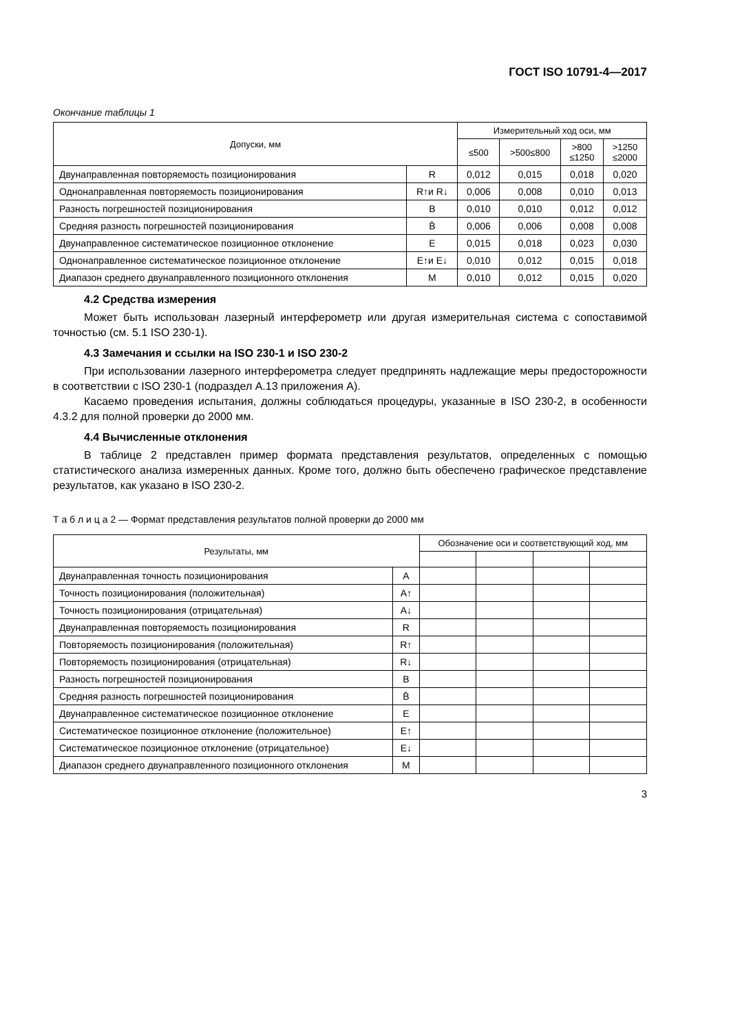ГОСТ ISO 10791-4—2017
Окончание таблицы 1
| Допуски, мм | | Измерительный ход оси, мм | | | |
| --- | --- | --- | --- | --- | --- |
| | | ≤500 | >500≤800 | >800 ≤1250 | >1250 ≤2000 |
| Двунаправленная повторяемость позиционирования | R | 0,012 | 0,015 | 0,018 | 0,020 |
| Однонаправленная повторяемость позиционирования | R↑и R↓ | 0,006 | 0,008 | 0,010 | 0,013 |
| Разность погрешностей позиционирования | B | 0,010 | 0,010 | 0,012 | 0,012 |
| Средняя разность погрешностей позиционирования | B̄ | 0,006 | 0,006 | 0,008 | 0,008 |
| Двунаправленное систематическое позиционное отклонение | E | 0,015 | 0,018 | 0,023 | 0,030 |
| Однонаправленное систематическое позиционное отклонение | E↑и E↓ | 0,010 | 0,012 | 0,015 | 0,018 |
| Диапазон среднего двунаправленного позиционного отклонения | M | 0,010 | 0,012 | 0,015 | 0,020 |
4.2 Средства измерения
Может быть использован лазерный интерферометр или другая измерительная система с сопоставимой точностью (см. 5.1 ISO 230-1).
4.3 Замечания и ссылки на ISO 230-1 и ISO 230-2
При использовании лазерного интерферометра следует предпринять надлежащие меры предосторожности в соответствии с ISO 230-1 (подраздел А.13 приложения А).
Касаемо проведения испытания, должны соблюдаться процедуры, указанные в ISO 230-2, в особенности 4.3.2 для полной проверки до 2000 мм.
4.4 Вычисленные отклонения
В таблице 2 представлен пример формата представления результатов, определенных с помощью статистического анализа измеренных данных. Кроме того, должно быть обеспечено графическое представление результатов, как указано в ISO 230-2.
Т а б л и ц а 2 — Формат представления результатов полной проверки до 2000 мм
| Результаты, мм | | Обозначение оси и соответствующий ход, мм | | | |
| --- | --- | --- | --- | --- | --- |
| Двунаправленная точность позиционирования | A | | | | |
| Точность позиционирования (положительная) | A↑ | | | | |
| Точность позиционирования (отрицательная) | A↓ | | | | |
| Двунаправленная повторяемость позиционирования | R | | | | |
| Повторяемость позиционирования (положительная) | R↑ | | | | |
| Повторяемость позиционирования (отрицательная) | R↓ | | | | |
| Разность погрешностей позиционирования | B | | | | |
| Средняя разность погрешностей позиционирования | B̄ | | | | |
| Двунаправленное систематическое позиционное отклонение | E | | | | |
| Систематическое позиционное отклонение (положительное) | E↑ | | | | |
| Систематическое позиционное отклонение (отрицательное) | E↓ | | | | |
| Диапазон среднего двунаправленного позиционного отклонения | M | | | | |
3